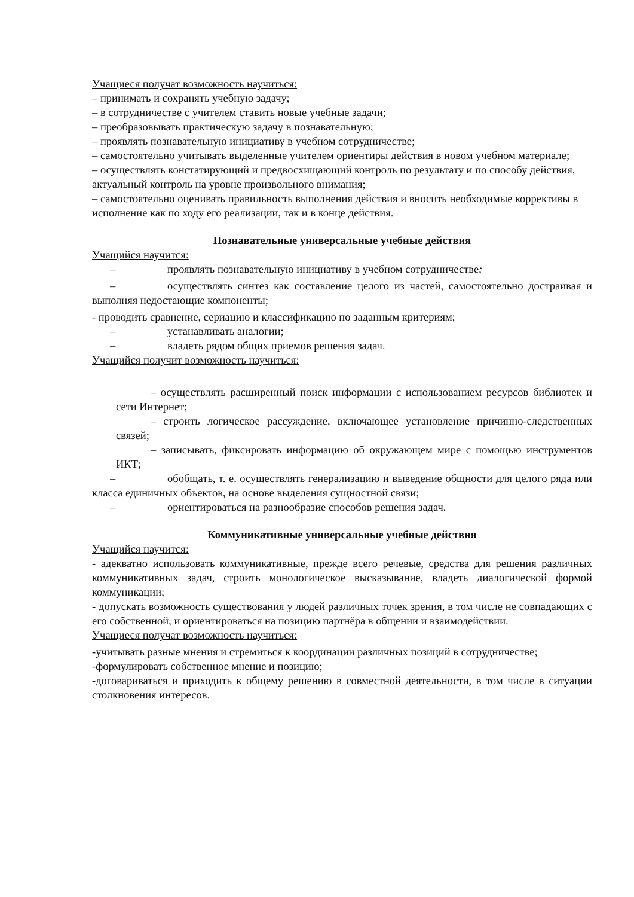Учащиеся получат возможность научиться:
– принимать и сохранять учебную задачу;
– в сотрудничестве с учителем ставить новые учебные задачи;
– преобразовывать практическую задачу в познавательную;
– проявлять познавательную инициативу в учебном сотрудничестве;
– самостоятельно учитывать выделенные учителем ориентиры действия в новом учебном материале;
– осуществлять констатирующий и предвосхищающий контроль по результату и по способу действия, актуальный контроль на уровне произвольного внимания;
– самостоятельно оценивать правильность выполнения действия и вносить необходимые коррективы в исполнение как по ходу его реализации, так и в конце действия.
Познавательные универсальные учебные действия
Учащийся научится:
– проявлять познавательную инициативу в учебном сотрудничестве;
– осуществлять синтез как составление целого из частей, самостоятельно достраивая и выполняя недостающие компоненты;
- проводить сравнение, сериацию и классификацию по заданным критериям;
– устанавливать аналогии;
– владеть рядом общих приемов решения задач.
Учащийся получит возможность научиться:
– осуществлять расширенный поиск информации с использованием ресурсов библиотек и сети Интернет;
– строить логическое рассуждение, включающее установление причинно-следственных связей;
– записывать, фиксировать информацию об окружающем мире с помощью инструментов ИКТ;
– обобщать, т. е. осуществлять генерализацию и выведение общности для целого ряда или класса единичных объектов, на основе выделения сущностной связи;
– ориентироваться на разнообразие способов решения задач.
Коммуникативные универсальные учебные действия
Учащийся научится:
- адекватно использовать коммуникативные, прежде всего речевые, средства для решения различных коммуникативных задач, строить монологическое высказывание, владеть диалогической формой коммуникации;
- допускать возможность существования у людей различных точек зрения, в том числе не совпадающих с его собственной, и ориентироваться на позицию партнёра в общении и взаимодействии.
Учащиеся получат возможность научиться:
-учитывать разные мнения и стремиться к координации различных позиций в сотрудничестве;
-формулировать собственное мнение и позицию;
-договариваться и приходить к общему решению в совместной деятельности, в том числе в ситуации столкновения интересов.